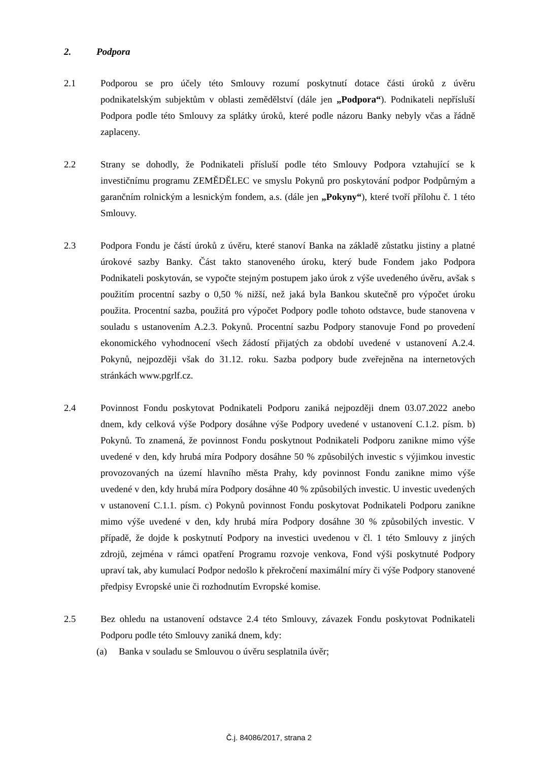2. Podpora
2.1 Podporou se pro účely této Smlouvy rozumí poskytnutí dotace části úroků z úvěru podnikatelským subjektům v oblasti zemědělství (dále jen „Podpora“). Podnikateli nepřísluší Podpora podle této Smlouvy za splátky úroků, které podle názoru Banky nebyly včas a řádně zaplaceny.
2.2 Strany se dohodly, že Podnikateli přísluší podle této Smlouvy Podpora vztahující se k investičnímu programu ZEMĚDĚLEC ve smyslu Pokynů pro poskytování podpor Podpůrným a garančním rolnickým a lesnickým fondem, a.s. (dále jen „Pokyny“), které tvoří přílohu č. 1 této Smlouvy.
2.3 Podpora Fondu je částí úroků z úvěru, které stanoví Banka na základě zůstatku jistiny a platné úrokové sazby Banky. Část takto stanoveného úroku, který bude Fondem jako Podpora Podnikateli poskytován, se vypočte stejným postupem jako úrok z výše uvedeného úvěru, avšak s použitím procentní sazby o 0,50 % nižší, než jaká byla Bankou skutečně pro výpočet úroku použita. Procentní sazba, použitá pro výpočet Podpory podle tohoto odstavce, bude stanovena v souladu s ustanovením A.2.3. Pokynů. Procentní sazbu Podpory stanovuje Fond po provedení ekonomického vyhodnocení všech žádostí přijatých za období uvedené v ustanovení A.2.4. Pokynů, nejpozději však do 31.12. roku. Sazba podpory bude zveřejněna na internetových stránkách www.pgrlf.cz.
2.4 Povinnost Fondu poskytovat Podnikateli Podporu zaniká nejpozději dnem 03.07.2022 anebo dnem, kdy celková výše Podpory dosáhne výše Podpory uvedené v ustanovení C.1.2. písm. b) Pokynů. To znamená, že povinnost Fondu poskytnout Podnikateli Podporu zanikne mimo výše uvedené v den, kdy hrubá míra Podpory dosáhne 50 % způsobilých investic s výjimkou investic provozovaných na území hlavního města Prahy, kdy povinnost Fondu zanikne mimo výše uvedené v den, kdy hrubá míra Podpory dosáhne 40 % způsobilých investic. U investic uvedených v ustanovení C.1.1. písm. c) Pokynů povinnost Fondu poskytovat Podnikateli Podporu zanikne mimo výše uvedené v den, kdy hrubá míra Podpory dosáhne 30 % způsobilých investic. V případě, že dojde k poskytnutí Podpory na investici uvedenou v čl. 1 této Smlouvy z jiných zdrojů, zejména v rámci opatření Programu rozvoje venkova, Fond výši poskytnuté Podpory upraví tak, aby kumulací Podpor nedošlo k překročení maximální míry či výše Podpory stanovené předpisy Evropské unie či rozhodnutím Evropské komise.
2.5 Bez ohledu na ustanovení odstavce 2.4 této Smlouvy, závazek Fondu poskytovat Podnikateli Podporu podle této Smlouvy zaniká dnem, kdy:
(a) Banka v souladu se Smlouvou o úvěru sesplatnila úvěr;
Č.j. 84086/2017, strana 2